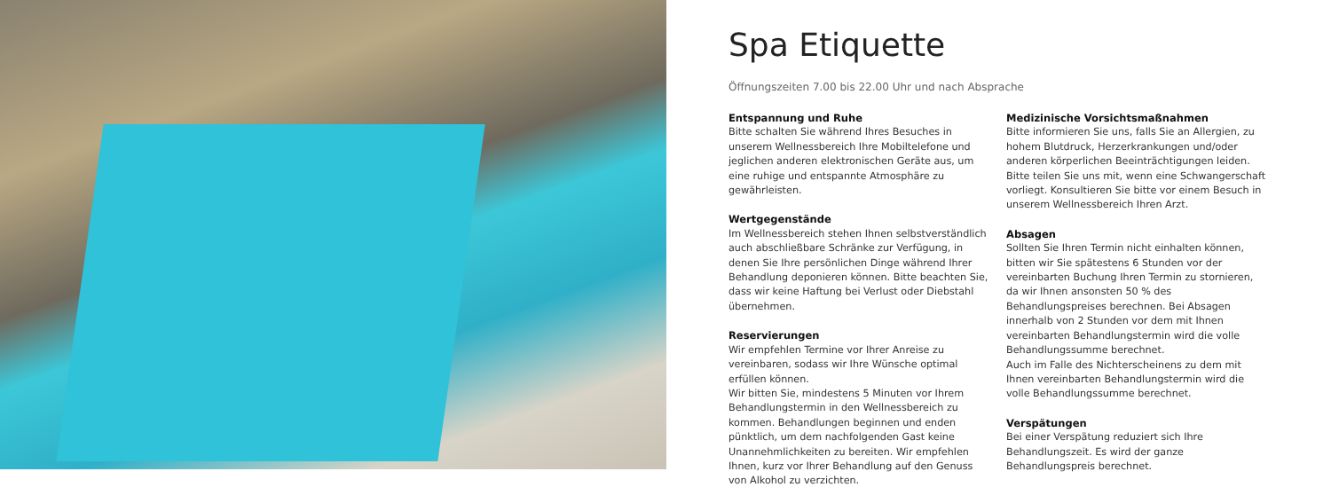Spa Etiquette
Öffnungszeiten 7.00 bis 22.00 Uhr und nach Absprache
Entspannung und Ruhe
Bitte schalten Sie während Ihres Besuches in unserem Wellnessbereich Ihre Mobiltelefone und jeglichen anderen elektronischen Geräte aus, um eine ruhige und entspannte Atmosphäre zu gewährleisten.
Wertgegenstände
Im Wellnessbereich stehen Ihnen selbstverständlich auch abschließbare Schränke zur Verfügung, in denen Sie Ihre persönlichen Dinge während Ihrer Behandlung deponieren können. Bitte beachten Sie, dass wir keine Haftung bei Verlust oder Diebstahl übernehmen.
Reservierungen
Wir empfehlen Termine vor Ihrer Anreise zu vereinbaren, sodass wir Ihre Wünsche optimal erfüllen können.
Wir bitten Sie, mindestens 5 Minuten vor Ihrem Behandlungstermin in den Wellnessbereich zu kommen. Behandlungen beginnen und enden pünktlich, um dem nachfolgenden Gast keine Unannehmlichkeiten zu bereiten. Wir empfehlen Ihnen, kurz vor Ihrer Behandlung auf den Genuss von Alkohol zu verzichten.
Medizinische Vorsichtsmaßnahmen
Bitte informieren Sie uns, falls Sie an Allergien, zu hohem Blutdruck, Herzerkrankungen und/oder anderen körperlichen Beeinträchtigungen leiden. Bitte teilen Sie uns mit, wenn eine Schwangerschaft vorliegt. Konsultieren Sie bitte vor einem Besuch in unserem Wellnessbereich Ihren Arzt.
Absagen
Sollten Sie Ihren Termin nicht einhalten können, bitten wir Sie spätestens 6 Stunden vor der vereinbarten Buchung Ihren Termin zu stornieren, da wir Ihnen ansonsten 50 % des Behandlungspreises berechnen. Bei Absagen innerhalb von 2 Stunden vor dem mit Ihnen vereinbarten Behandlungstermin wird die volle Behandlungssumme berechnet.
Auch im Falle des Nichterscheinens zu dem mit Ihnen vereinbarten Behandlungstermin wird die volle Behandlungssumme berechnet.
Verspätungen
Bei einer Verspätung reduziert sich Ihre Behandlungszeit. Es wird der ganze Behandlungspreis berechnet.